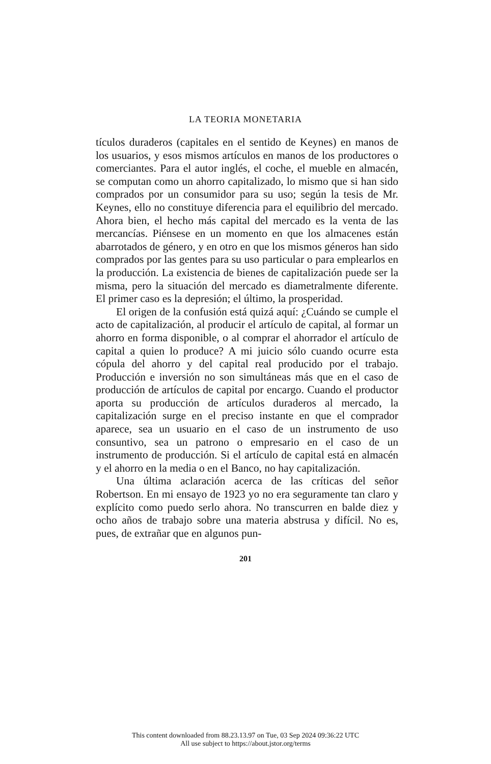LA TEORIA MONETARIA
tículos duraderos (capitales en el sentido de Keynes) en manos de los usuarios, y esos mismos artículos en manos de los productores o comerciantes. Para el autor inglés, el coche, el mueble en almacén, se computan como un ahorro capitalizado, lo mismo que si han sido comprados por un consumidor para su uso; según la tesis de Mr. Keynes, ello no constituye diferencia para el equilibrio del mercado. Ahora bien, el hecho más capital del mercado es la venta de las mercancías. Piénsese en un momento en que los almacenes están abarrotados de género, y en otro en que los mismos géneros han sido comprados por las gentes para su uso particular o para emplearlos en la producción. La existencia de bienes de capitalización puede ser la misma, pero la situación del mercado es diametralmente diferente. El primer caso es la depresión; el último, la prosperidad.
El origen de la confusión está quizá aquí: ¿Cuándo se cumple el acto de capitalización, al producir el artículo de capital, al formar un ahorro en forma disponible, o al comprar el ahorrador el artículo de capital a quien lo produce? A mi juicio sólo cuando ocurre esta cópula del ahorro y del capital real producido por el trabajo. Producción e inversión no son simultáneas más que en el caso de producción de artículos de capital por encargo. Cuando el productor aporta su producción de artículos duraderos al mercado, la capitalización surge en el preciso instante en que el comprador aparece, sea un usuario en el caso de un instrumento de uso consuntivo, sea un patrono o empresario en el caso de un instrumento de producción. Si el artículo de capital está en almacén y el ahorro en la media o en el Banco, no hay capitalización.
Una última aclaración acerca de las críticas del señor Robertson. En mi ensayo de 1923 yo no era seguramente tan claro y explícito como puedo serlo ahora. No transcurren en balde diez y ocho años de trabajo sobre una materia abstrusa y difícil. No es, pues, de extrañar que en algunos pun-
201
This content downloaded from 88.23.13.97 on Tue, 03 Sep 2024 09:36:22 UTC
All use subject to https://about.jstor.org/terms